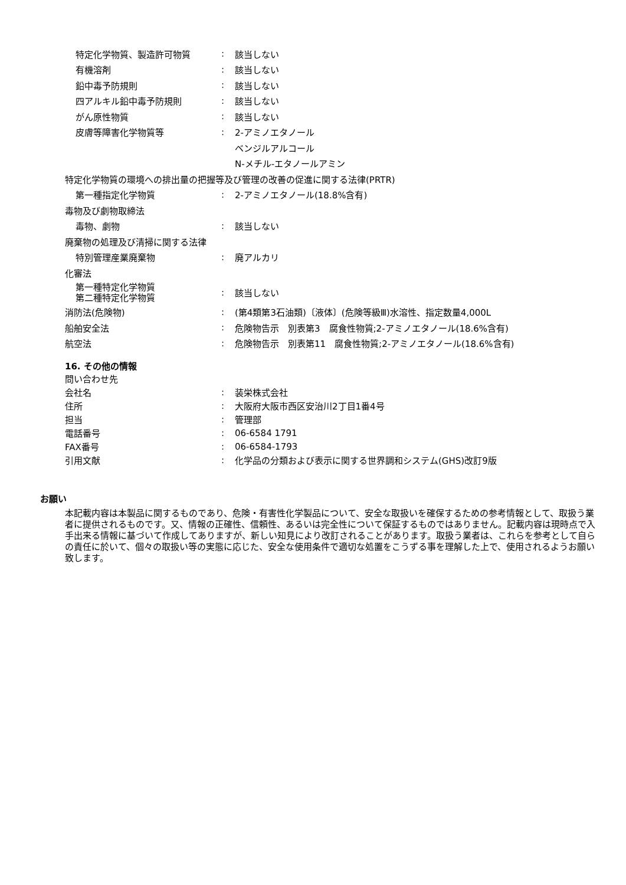特定化学物質、製造許可物質 : 該当しない
有機溶剤 : 該当しない
鉛中毒予防規則 : 該当しない
四アルキル鉛中毒予防規則 : 該当しない
がん原性物質 : 該当しない
皮膚等障害化学物質等 : 2-アミノエタノール
ベンジルアルコール
N-メチル-エタノールアミン
特定化学物質の環境への排出量の把握等及び管理の改善の促進に関する法律(PRTR)
第一種指定化学物質 : 2-アミノエタノール(18.8%含有)
毒物及び劇物取締法
毒物、劇物 : 該当しない
廃棄物の処理及び清掃に関する法律
特別管理産業廃棄物 : 廃アルカリ
化審法
第一種特定化学物質
第二種特定化学物質
: 該当しない
消防法(危険物) : (第4類第3石油類)〔液体〕(危険等級Ⅲ)水溶性、指定数量4,000L
船舶安全法 : 危険物告示　別表第3　腐食性物質;2-アミノエタノール(18.6%含有)
航空法 : 危険物告示　別表第11　腐食性物質;2-アミノエタノール(18.6%含有)
16. その他の情報
問い合わせ先
会社名 : 装栄株式会社
住所 : 大阪府大阪市西区安治川2丁目1番4号
担当 : 管理部
電話番号 : 06-6584 1791
FAX番号 : 06-6584-1793
引用文献 : 化学品の分類および表示に関する世界調和システム(GHS)改訂9版
お願い
本記載内容は本製品に関するものであり、危険・有害性化学製品について、安全な取扱いを確保するための参考情報として、取扱う業者に提供されるものです。又、情報の正確性、信頼性、あるいは完全性について保証するものではありません。記載内容は現時点で入手出来る情報に基づいて作成してありますが、新しい知見により改訂されることがあります。取扱う業者は、これらを参考として自らの責任に於いて、個々の取扱い等の実態に応じた、安全な使用条件で適切な処置をこうずる事を理解した上で、使用されるようお願い致します。